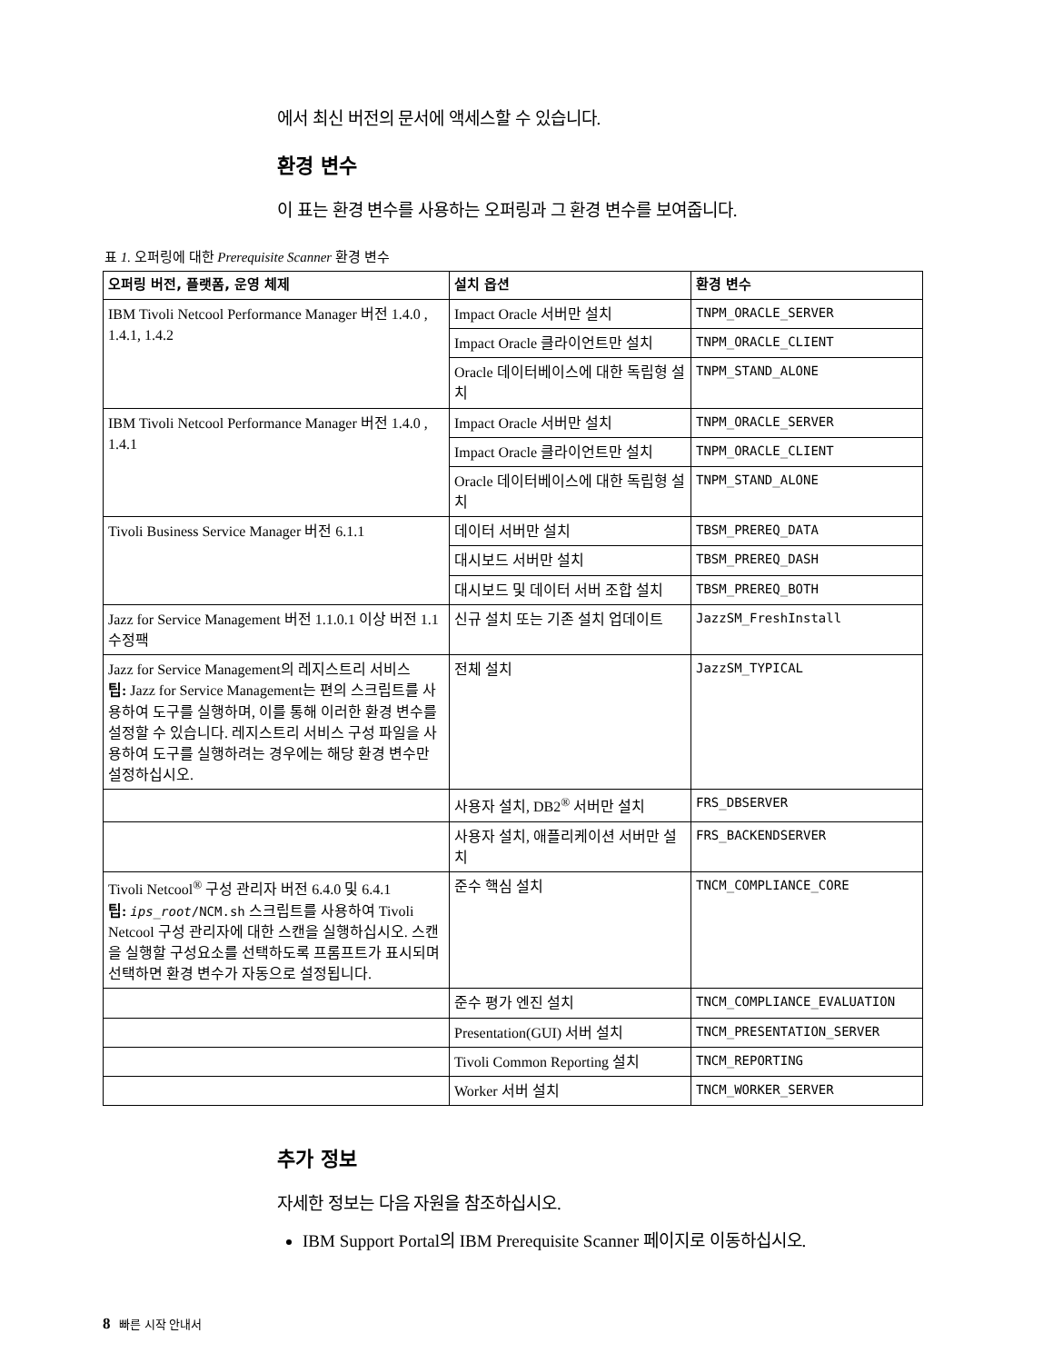에서 최신 버전의 문서에 액세스할 수 있습니다.
환경 변수
이 표는 환경 변수를 사용하는 오퍼링과 그 환경 변수를 보여줍니다.
표 1. 오퍼링에 대한 Prerequisite Scanner 환경 변수
| 오퍼링 버전, 플랫폼, 운영 체제 | 설치 옵션 | 환경 변수 |
| --- | --- | --- |
| IBM Tivoli Netcool Performance Manager 버전 1.4.0 , 1.4.1, 1.4.2 | Impact Oracle 서버만 설치 | TNPM_ORACLE_SERVER |
| | Impact Oracle 클라이언트만 설치 | TNPM_ORACLE_CLIENT |
| | Oracle 데이터베이스에 대한 독립형 설치 | TNPM_STAND_ALONE |
| IBM Tivoli Netcool Performance Manager 버전 1.4.0 , 1.4.1 | Impact Oracle 서버만 설치 | TNPM_ORACLE_SERVER |
| | Impact Oracle 클라이언트만 설치 | TNPM_ORACLE_CLIENT |
| | Oracle 데이터베이스에 대한 독립형 설치 | TNPM_STAND_ALONE |
| Tivoli Business Service Manager 버전 6.1.1 | 데이터 서버만 설치 | TBSM_PREREQ_DATA |
| | 대시보드 서버만 설치 | TBSM_PREREQ_DASH |
| | 대시보드 및 데이터 서버 조합 설치 | TBSM_PREREQ_BOTH |
| Jazz for Service Management 버전 1.1.0.1 이상 버전 1.1 수정팩 | 신규 설치 또는 기존 설치 업데이트 | JazzSM_FreshInstall |
| Jazz for Service Management의 레지스트리 서비스 팁: Jazz for Service Management는 편의 스크립트를 사용하여 도구를 실행하며, 이를 통해 이러한 환경 변수를 설정할 수 있습니다. 레지스트리 서비스 구성 파일을 사용하여 도구를 실행하려는 경우에는 해당 환경 변수만 설정하십시오. | 전체 설치 | JazzSM_TYPICAL |
| | 사용자 설치, DB2<sup>®</sup> 서버만 설치 | FRS_DBSERVER |
| | 사용자 설치, 애플리케이션 서버만 설치 | FRS_BACKENDSERVER |
| Tivoli Netcool<sup>®</sup> 구성 관리자 버전 6.4.0 및 6.4.1 팁: ips_root /NCM.sh 스크립트를 사용하여 Tivoli Netcool 구성 관리자에 대한 스캔을 실행하십시오. 스캔을 실행할 구성요소를 선택하도록 프롬프트가 표시되며 선택하면 환경 변수가 자동으로 설정됩니다. | 준수 핵심 설치 | TNCM_COMPLIANCE_CORE |
| | 준수 평가 엔진 설치 | TNCM_COMPLIANCE_EVALUATION |
| | Presentation(GUI) 서버 설치 | TNCM_PRESENTATION_SERVER |
| | Tivoli Common Reporting 설치 | TNCM_REPORTING |
| | Worker 서버 설치 | TNCM_WORKER_SERVER |
추가 정보
자세한 정보는 다음 자원을 참조하십시오.
IBM Support Portal의 IBM Prerequisite Scanner 페이지로 이동하십시오.
8 빠른 시작 안내서